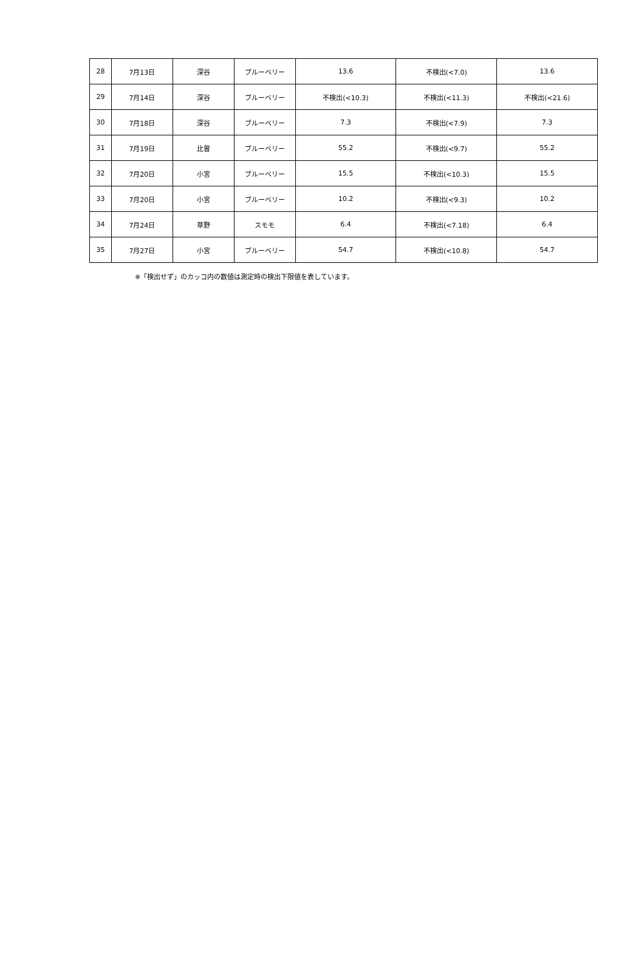| 28 | 7月13日 | 深谷 | ブルーベリー | 13.6 | 不検出(<7.0) | 13.6 |
| 29 | 7月14日 | 深谷 | ブルーベリー | 不検出(<10.3) | 不検出(<11.3) | 不検出(<21.6) |
| 30 | 7月18日 | 深谷 | ブルーベリー | 7.3 | 不検出(<7.9) | 7.3 |
| 31 | 7月19日 | 比曽 | ブルーベリー | 55.2 | 不検出(<9.7) | 55.2 |
| 32 | 7月20日 | 小宮 | ブルーベリー | 15.5 | 不検出(<10.3) | 15.5 |
| 33 | 7月20日 | 小宮 | ブルーベリー | 10.2 | 不検出(<9.3) | 10.2 |
| 34 | 7月24日 | 草野 | スモモ | 6.4 | 不検出(<7.18) | 6.4 |
| 35 | 7月27日 | 小宮 | ブルーベリー | 54.7 | 不検出(<10.8) | 54.7 |
※「検出せず」のカッコ内の数値は測定時の検出下限値を表しています。